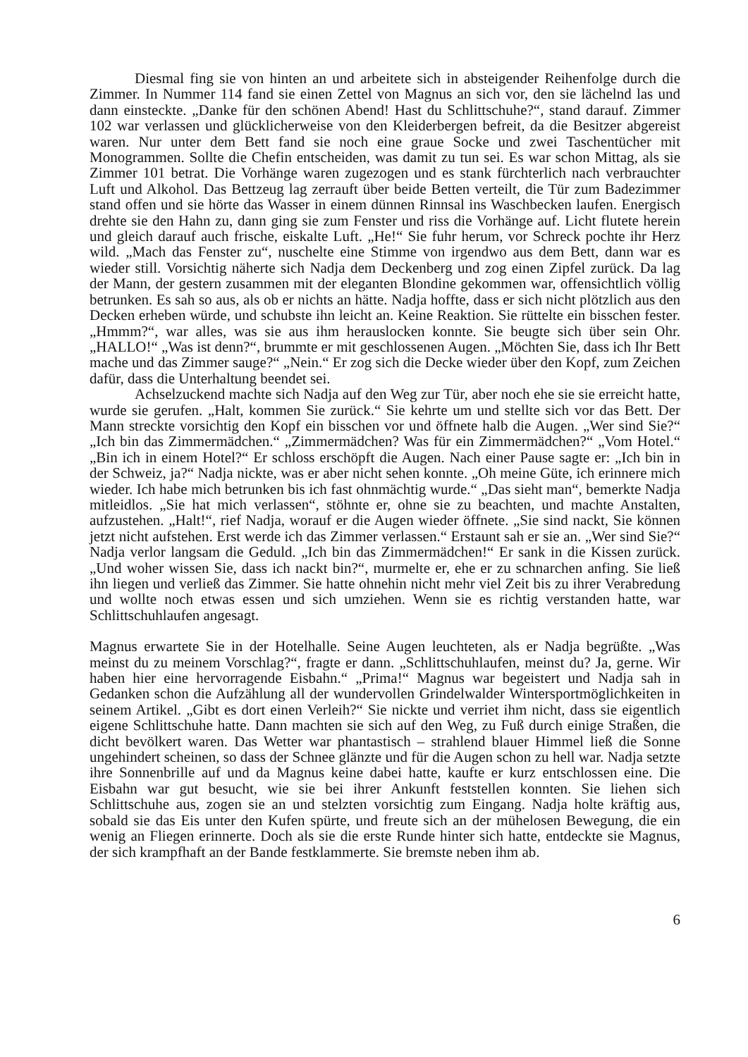Diesmal fing sie von hinten an und arbeitete sich in absteigender Reihenfolge durch die Zimmer. In Nummer 114 fand sie einen Zettel von Magnus an sich vor, den sie lächelnd las und dann einsteckte. „Danke für den schönen Abend! Hast du Schlittschuhe?“, stand darauf. Zimmer 102 war verlassen und glücklicherweise von den Kleiderbergen befreit, da die Besitzer abgereist waren. Nur unter dem Bett fand sie noch eine graue Socke und zwei Taschentücher mit Monogrammen. Sollte die Chefin entscheiden, was damit zu tun sei. Es war schon Mittag, als sie Zimmer 101 betrat. Die Vorhänge waren zugezogen und es stank fürchterlich nach verbrauchter Luft und Alkohol. Das Bettzeug lag zerrauft über beide Betten verteilt, die Tür zum Badezimmer stand offen und sie hörte das Wasser in einem dünnen Rinnsal ins Waschbecken laufen. Energisch drehte sie den Hahn zu, dann ging sie zum Fenster und riss die Vorhänge auf. Licht flutete herein und gleich darauf auch frische, eiskalte Luft. „He!“ Sie fuhr herum, vor Schreck pochte ihr Herz wild. „Mach das Fenster zu“, nuschelte eine Stimme von irgendwo aus dem Bett, dann war es wieder still. Vorsichtig näherte sich Nadja dem Deckenberg und zog einen Zipfel zurück. Da lag der Mann, der gestern zusammen mit der eleganten Blondine gekommen war, offensichtlich völlig betrunken. Es sah so aus, als ob er nichts an hätte. Nadja hoffte, dass er sich nicht plötzlich aus den Decken erheben würde, und schubste ihn leicht an. Keine Reaktion. Sie rüttelte ein bisschen fester. „Hmmm?“, war alles, was sie aus ihm herauslocken konnte. Sie beugte sich über sein Ohr. „HALLO!“ „Was ist denn?“, brummte er mit geschlossenen Augen. „Möchten Sie, dass ich Ihr Bett mache und das Zimmer sauge?“ „Nein.“ Er zog sich die Decke wieder über den Kopf, zum Zeichen dafür, dass die Unterhaltung beendet sei.
Achselzuckend machte sich Nadja auf den Weg zur Tür, aber noch ehe sie sie erreicht hatte, wurde sie gerufen. „Halt, kommen Sie zurück.“ Sie kehrte um und stellte sich vor das Bett. Der Mann streckte vorsichtig den Kopf ein bisschen vor und öffnete halb die Augen. „Wer sind Sie?“ „Ich bin das Zimmermädchen.“ „Zimmermädchen? Was für ein Zimmermädchen?“ „Vom Hotel.“ „Bin ich in einem Hotel?“ Er schloss erschöpft die Augen. Nach einer Pause sagte er: „Ich bin in der Schweiz, ja?“ Nadja nickte, was er aber nicht sehen konnte. „Oh meine Güte, ich erinnere mich wieder. Ich habe mich betrunken bis ich fast ohnmächtig wurde.“ „Das sieht man“, bemerkte Nadja mitleidlos. „Sie hat mich verlassen“, stöhnte er, ohne sie zu beachten, und machte Anstalten, aufzustehen. „Halt!“, rief Nadja, worauf er die Augen wieder öffnete. „Sie sind nackt, Sie können jetzt nicht aufstehen. Erst werde ich das Zimmer verlassen.“ Erstaunt sah er sie an. „Wer sind Sie?“ Nadja verlor langsam die Geduld. „Ich bin das Zimmermädchen!“ Er sank in die Kissen zurück. „Und woher wissen Sie, dass ich nackt bin?“, murmelte er, ehe er zu schnarchen anfing. Sie ließ ihn liegen und verließ das Zimmer. Sie hatte ohnehin nicht mehr viel Zeit bis zu ihrer Verabredung und wollte noch etwas essen und sich umziehen. Wenn sie es richtig verstanden hatte, war Schlittschuhlaufen angesagt.
Magnus erwartete Sie in der Hotelhalle. Seine Augen leuchteten, als er Nadja begrüßte. „Was meinst du zu meinem Vorschlag?“, fragte er dann. „Schlittschuhlaufen, meinst du? Ja, gerne. Wir haben hier eine hervorragende Eisbahn.“ „Prima!“ Magnus war begeistert und Nadja sah in Gedanken schon die Aufzählung all der wundervollen Grindelwalder Wintersportmöglichkeiten in seinem Artikel. „Gibt es dort einen Verleih?“ Sie nickte und verriet ihm nicht, dass sie eigentlich eigene Schlittschuhe hatte. Dann machten sie sich auf den Weg, zu Fuß durch einige Straßen, die dicht bevölkert waren. Das Wetter war phantastisch – strahlend blauer Himmel ließ die Sonne ungehindert scheinen, so dass der Schnee glänzte und für die Augen schon zu hell war. Nadja setzte ihre Sonnenbrille auf und da Magnus keine dabei hatte, kaufte er kurz entschlossen eine. Die Eisbahn war gut besucht, wie sie bei ihrer Ankunft feststellen konnten. Sie liehen sich Schlittschuhe aus, zogen sie an und stelzten vorsichtig zum Eingang. Nadja holte kräftig aus, sobald sie das Eis unter den Kufen spürte, und freute sich an der mühelosen Bewegung, die ein wenig an Fliegen erinnerte. Doch als sie die erste Runde hinter sich hatte, entdeckte sie Magnus, der sich krampfhaft an der Bande festklammerte. Sie bremste neben ihm ab.
6